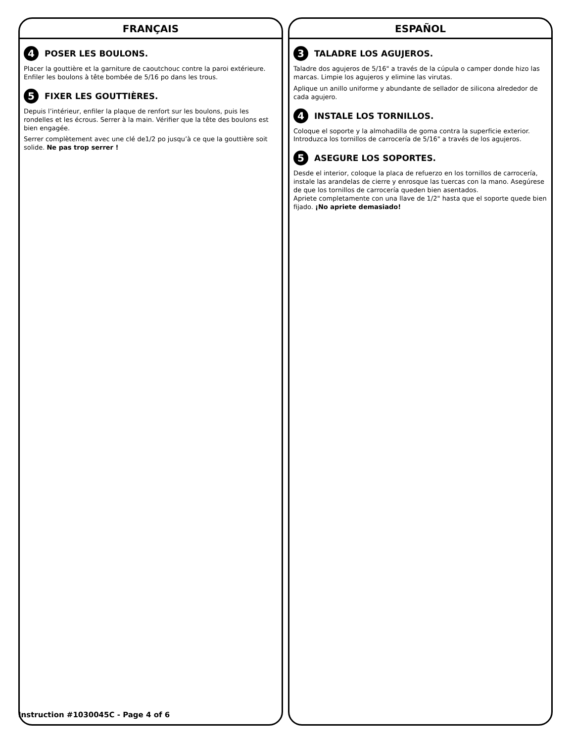FRANÇAIS
4 POSER LES BOULONS.
Placer la gouttière et la garniture de caoutchouc contre la paroi extérieure. Enfiler les boulons à tête bombée de 5/16 po dans les trous.
5 FIXER LES GOUTTIÈRES.
Depuis l’intérieur, enfiler la plaque de renfort sur les boulons, puis les rondelles et les écrous. Serrer à la main. Vérifier que la tête des boulons est bien engagée.
Serrer complètement avec une clé de1/2 po jusqu’à ce que la gouttière soit solide. Ne pas trop serrer !
ESPAÑOL
3 TALADRE LOS AGUJEROS.
Taladre dos agujeros de 5/16" a través de la cúpula o camper donde hizo las marcas. Limpie los agujeros y elimine las virutas.
Aplique un anillo uniforme y abundante de sellador de silicona alrededor de cada agujero.
4 INSTALE LOS TORNILLOS.
Coloque el soporte y la almohadilla de goma contra la superficie exterior. Introduzca los tornillos de carrocería de 5/16" a través de los agujeros.
5 ASEGURE LOS SOPORTES.
Desde el interior, coloque la placa de refuerzo en los tornillos de carrocería, instale las arandelas de cierre y enrosque las tuercas con la mano. Asegúrese de que los tornillos de carrocería queden bien asentados.
Apriete completamente con una llave de 1/2" hasta que el soporte quede bien fijado. ¡No apriete demasiado!
Instruction #1030045C - Page 4 of 6